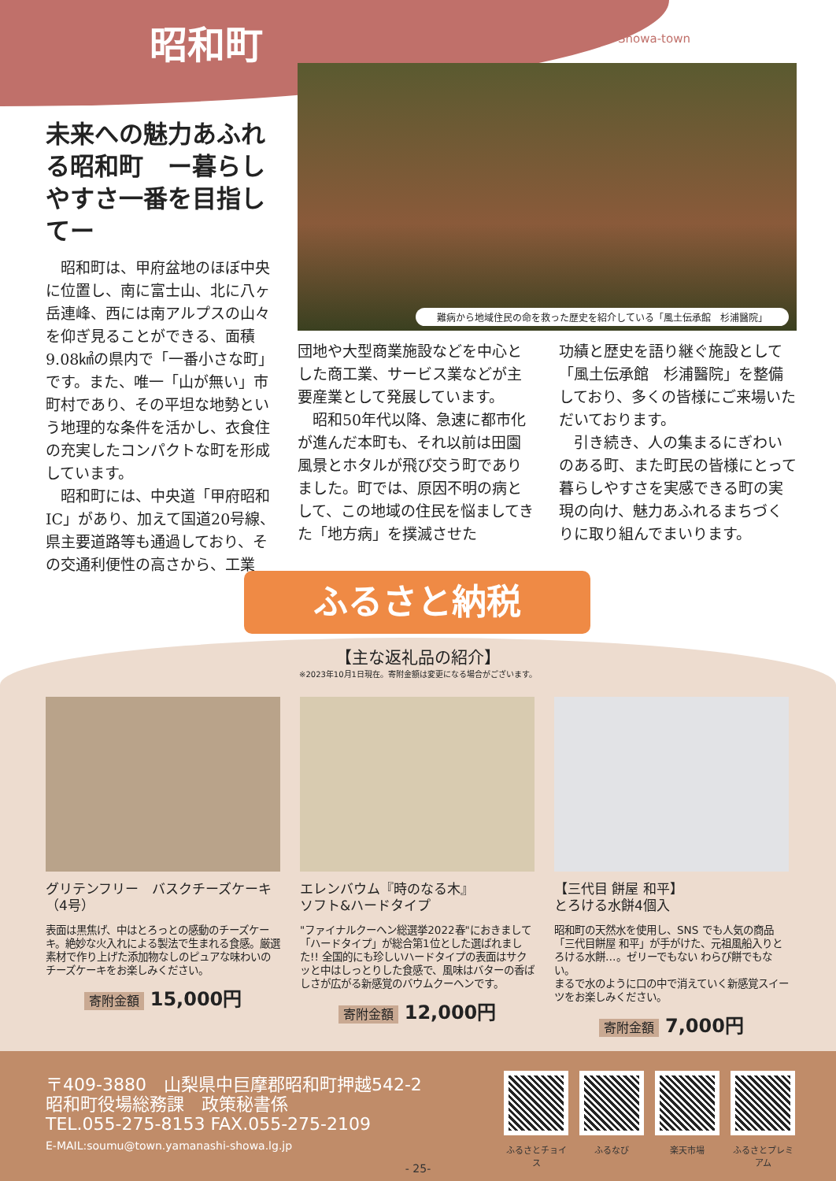昭和町
Showa-town
未来への魅力あふれる昭和町　ー暮らしやすさ一番を目指してー
昭和町は、甲府盆地のほぼ中央に位置し、南に富士山、北に八ヶ岳連峰、西には南アルプスの山々を仰ぎ見ることができる、面積9.08㎢の県内で「一番小さな町」です。また、唯一「山が無い」市町村であり、その平坦な地勢という地理的な条件を活かし、衣食住の充実したコンパクトな町を形成しています。
昭和町には、中央道「甲府昭和IC」があり、加えて国道20号線、県主要道路等も通過しており、その交通利便性の高さから、工業
難病から地域住民の命を救った歴史を紹介している「風土伝承館　杉浦醫院」
団地や大型商業施設などを中心とした商工業、サービス業などが主要産業として発展しています。
昭和50年代以降、急速に都市化が進んだ本町も、それ以前は田園風景とホタルが飛び交う町でありました。町では、原因不明の病として、この地域の住民を悩ましてきた「地方病」を撲滅させた
功績と歴史を語り継ぐ施設として「風土伝承館　杉浦醫院」を整備しており、多くの皆様にご来場いただいております。
引き続き、人の集まるにぎわいのある町、また町民の皆様にとって暮らしやすさを実感できる町の実現の向け、魅力あふれるまちづくりに取り組んでまいります。
ふるさと納税
【主な返礼品の紹介】
※2023年10月1日現在。寄附金額は変更になる場合がございます。
グリテンフリー　バスクチーズケーキ（4号）
表面は黒焦げ、中はとろっとの感動のチーズケーキ。絶妙な火入れによる製法で生まれる食感。厳選素材で作り上げた添加物なしのピュアな味わいのチーズケーキをお楽しみください。
寄附金額 15,000円
エレンバウム『時のなる木』
ソフト&ハードタイプ
"ファイナルクーヘン総選挙2022春"におきまして「ハードタイプ」が総合第1位とした選ばれました!! 全国的にも珍しいハードタイプの表面はサクッと中はしっとりした食感で、風味はバターの香ばしさが広がる新感覚のバウムクーヘンです。
寄附金額 12,000円
【三代目 餅屋 和平】
とろける水餅4個入
昭和町の天然水を使用し、SNS でも人気の商品「三代目餅屋 和平」が手がけた、元祖風船入りとろける水餅…。ゼリーでもない わらび餅でもない。
まるで水のように口の中で消えていく新感覚スイーツをお楽しみください。
寄附金額 7,000円
〒409-3880　山梨県中巨摩郡昭和町押越542-2
昭和町役場総務課　政策秘書係
TEL.055-275-8153 FAX.055-275-2109
E-MAIL:soumu@town.yamanashi-showa.lg.jp
ふるさとチョイス
ふるなび 楽天市場 ふるさとプレミアム
- 25-